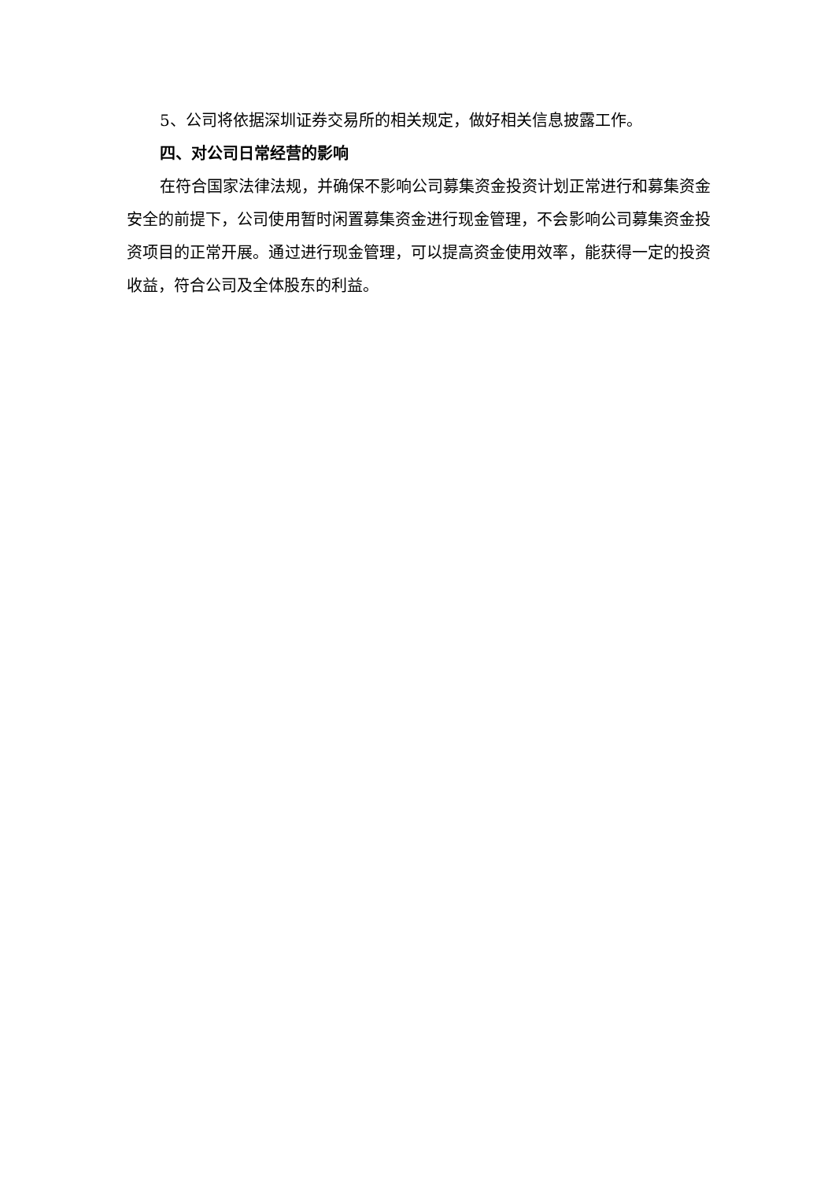5、公司将依据深圳证券交易所的相关规定，做好相关信息披露工作。
四、对公司日常经营的影响
在符合国家法律法规，并确保不影响公司募集资金投资计划正常进行和募集资金安全的前提下，公司使用暂时闲置募集资金进行现金管理，不会影响公司募集资金投资项目的正常开展。通过进行现金管理，可以提高资金使用效率，能获得一定的投资收益，符合公司及全体股东的利益。